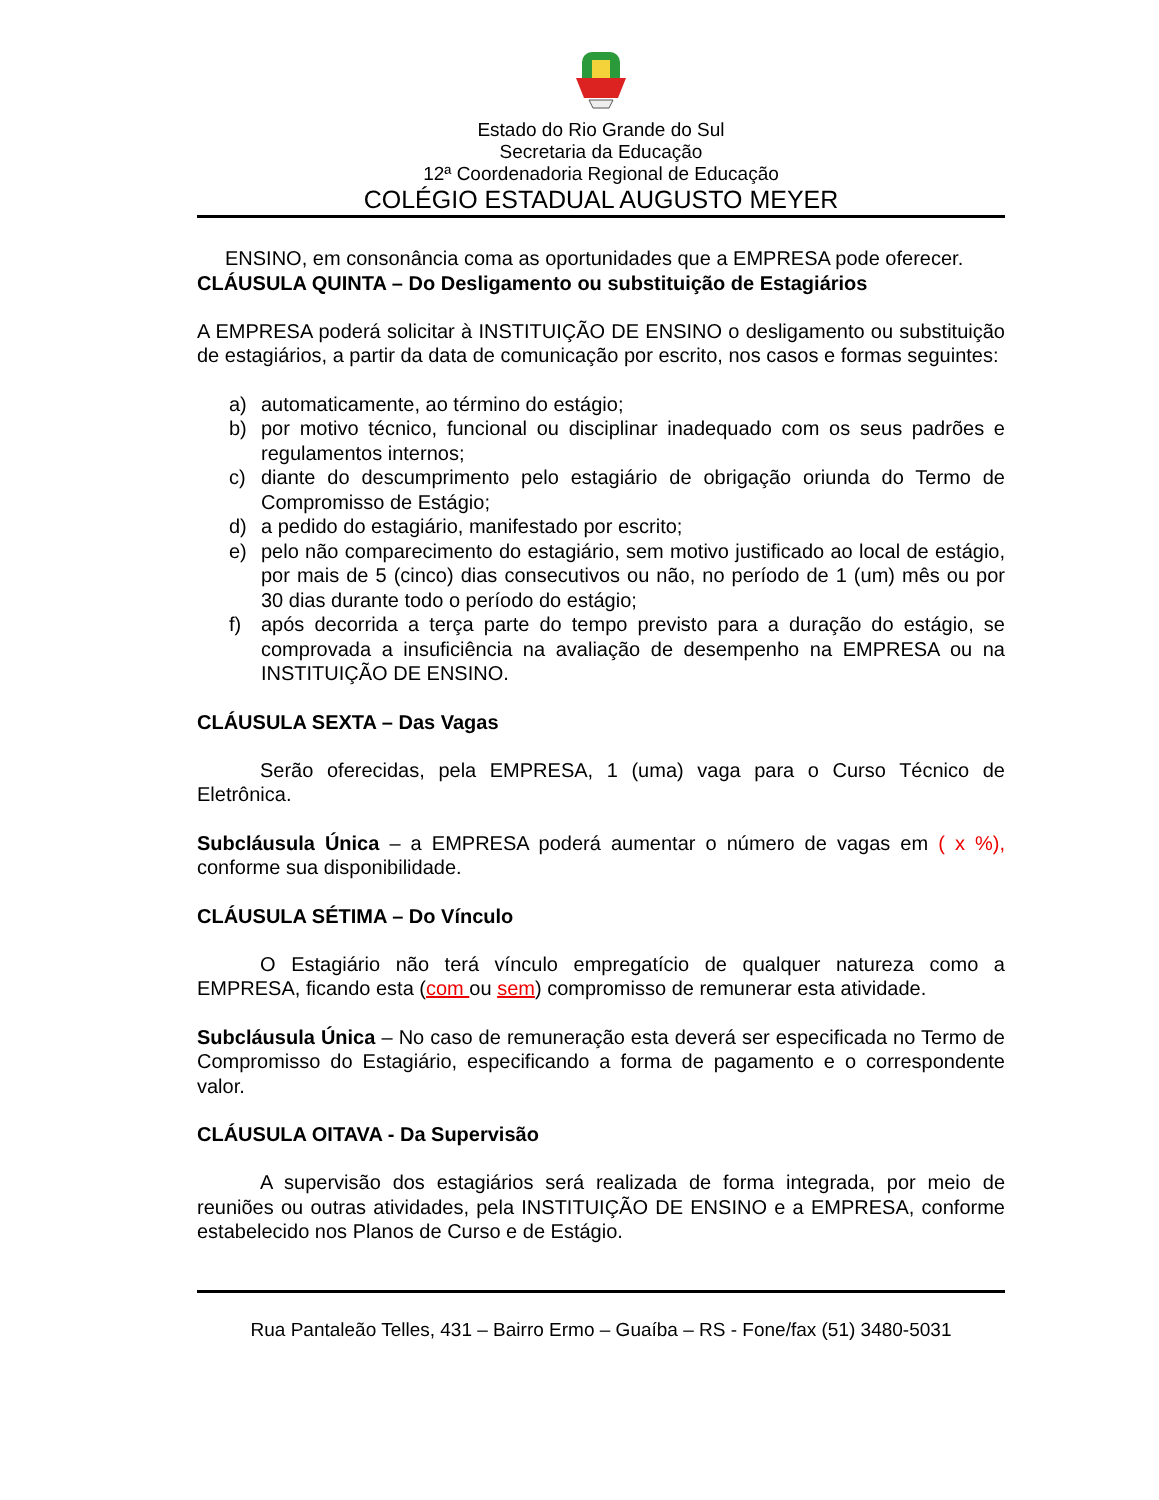Estado do Rio Grande do Sul
Secretaria da Educação
12ª Coordenadoria Regional de Educação
COLÉGIO ESTADUAL AUGUSTO MEYER
ENSINO, em consonância coma as oportunidades que a EMPRESA pode oferecer.
CLÁUSULA QUINTA – Do Desligamento ou substituição de Estagiários
A EMPRESA poderá solicitar à INSTITUIÇÃO DE ENSINO o desligamento ou substituição de estagiários, a partir da data de comunicação por escrito, nos casos e formas seguintes:
a) automaticamente, ao término do estágio;
b) por motivo técnico, funcional ou disciplinar inadequado com os seus padrões e regulamentos internos;
c) diante do descumprimento pelo estagiário de obrigação oriunda do Termo de Compromisso de Estágio;
d) a pedido do estagiário, manifestado por escrito;
e) pelo não comparecimento do estagiário, sem motivo justificado ao local de estágio, por mais de 5 (cinco) dias consecutivos ou não, no período de 1 (um) mês ou por 30 dias durante todo o período do estágio;
f) após decorrida a terça parte do tempo previsto para a duração do estágio, se comprovada a insuficiência na avaliação de desempenho na EMPRESA ou na INSTITUIÇÃO DE ENSINO.
CLÁUSULA SEXTA – Das Vagas
Serão oferecidas, pela EMPRESA, 1 (uma) vaga para o Curso Técnico de Eletrônica.
Subcláusula Única – a EMPRESA poderá aumentar o número de vagas em ( x %), conforme sua disponibilidade.
CLÁUSULA SÉTIMA – Do Vínculo
O Estagiário não terá vínculo empregatício de qualquer natureza como a EMPRESA, ficando esta (com ou sem) compromisso de remunerar esta atividade.
Subcláusula Única – No caso de remuneração esta deverá ser especificada no Termo de Compromisso do Estagiário, especificando a forma de pagamento e o correspondente valor.
CLÁUSULA OITAVA - Da Supervisão
A supervisão dos estagiários será realizada de forma integrada, por meio de reuniões ou outras atividades, pela INSTITUIÇÃO DE ENSINO e a EMPRESA, conforme estabelecido nos Planos de Curso e de Estágio.
Rua Pantaleão Telles, 431 – Bairro Ermo – Guaíba – RS - Fone/fax (51) 3480-5031